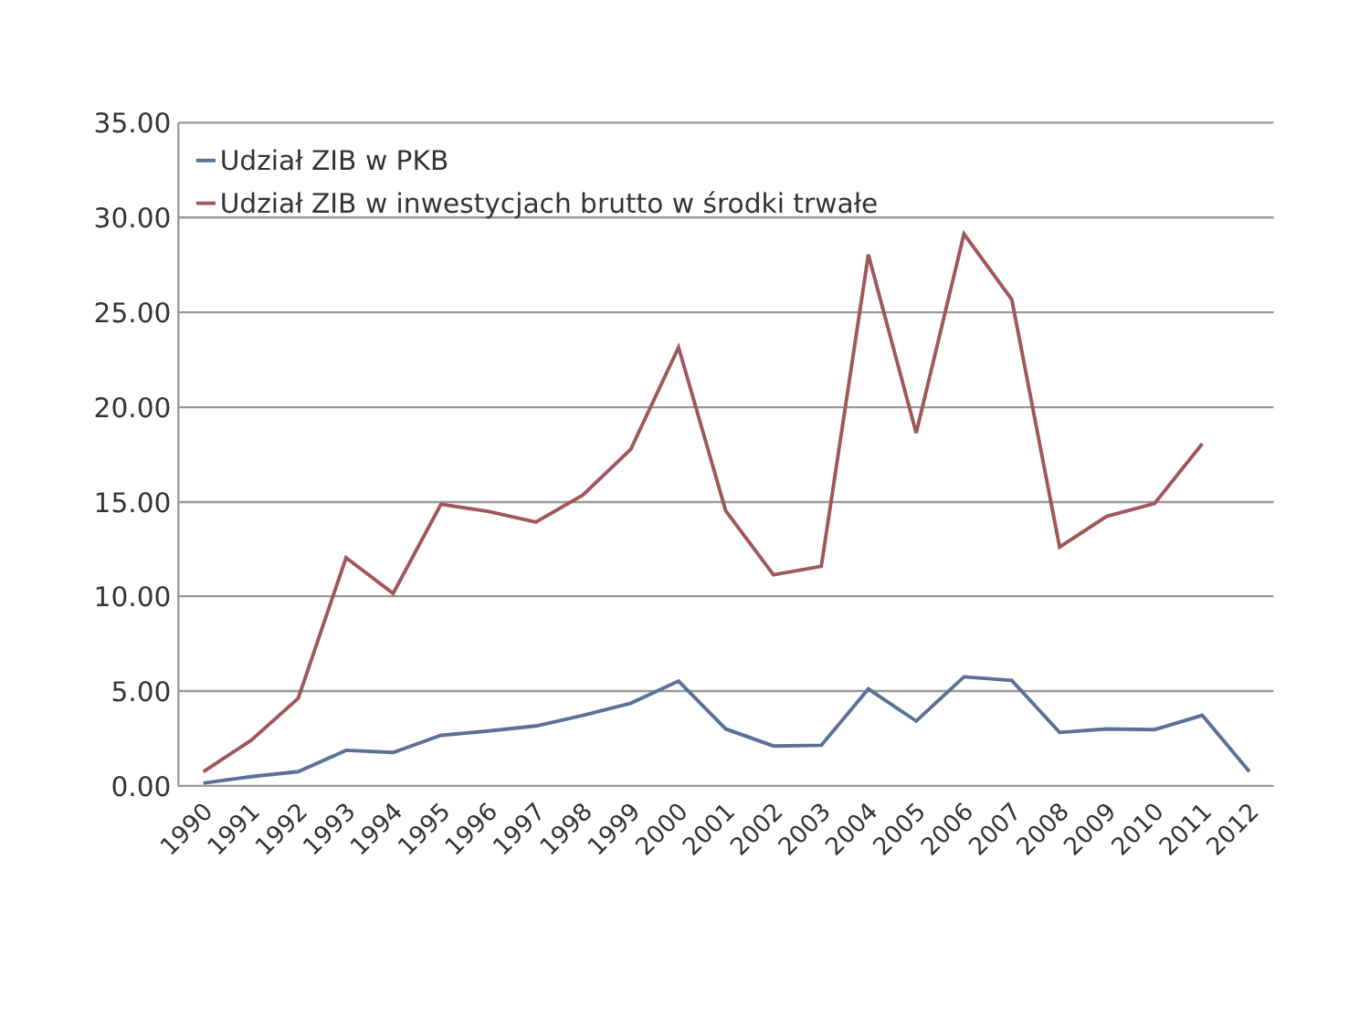35.00
30.00
25.00
20.00
15.00
10.00
5.00
0.00
Udział ZIB w PKB
Udział ZIB w inwestycjach brutto w środki trwałe
1990
1991
1992
1993
1994
1995
1996
1997
1998
1999
2000
2001
2002
2003
2004
2005
2006
2007
2008
2009
2010
2011
2012